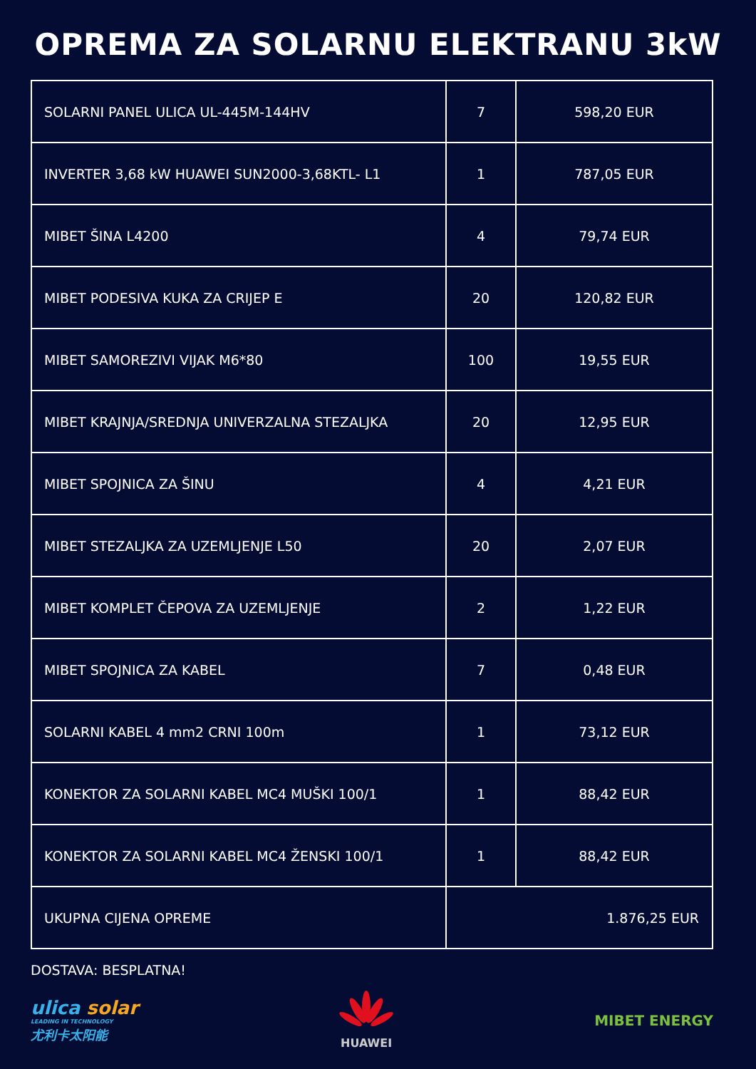OPREMA ZA SOLARNU ELEKTRANU 3kW
| SOLARNI PANEL ULICA UL-445M-144HV | 7 | 598,20 EUR |
| INVERTER 3,68 kW HUAWEI SUN2000-3,68KTL- L1 | 1 | 787,05 EUR |
| MIBET ŠINA L4200 | 4 | 79,74 EUR |
| MIBET PODESIVA KUKA ZA CRIJEP E | 20 | 120,82 EUR |
| MIBET SAMOREZIVI VIJAK M6*80 | 100 | 19,55 EUR |
| MIBET KRAJNJA/SREDNJA UNIVERZALNA STEZALJKA | 20 | 12,95 EUR |
| MIBET SPOJNICA ZA ŠINU | 4 | 4,21 EUR |
| MIBET STEZALJKA ZA UZEMLJENJE L50 | 20 | 2,07 EUR |
| MIBET KOMPLET ČEPOVA ZA UZEMLJENJE | 2 | 1,22 EUR |
| MIBET SPOJNICA ZA KABEL | 7 | 0,48 EUR |
| SOLARNI KABEL 4 mm2 CRNI 100m | 1 | 73,12 EUR |
| KONEKTOR ZA SOLARNI KABEL MC4 MUŠKI 100/1 | 1 | 88,42 EUR |
| KONEKTOR ZA SOLARNI KABEL MC4 ŽENSKI 100/1 | 1 | 88,42 EUR |
| UKUPNA CIJENA OPREME | 1.876,25 EUR | |
DOSTAVA: BESPLATNA!
ulica solar
LEADING IN TECHNOLOGY
尤利卡太阳能
HUAWEI
MIBET ENERGY